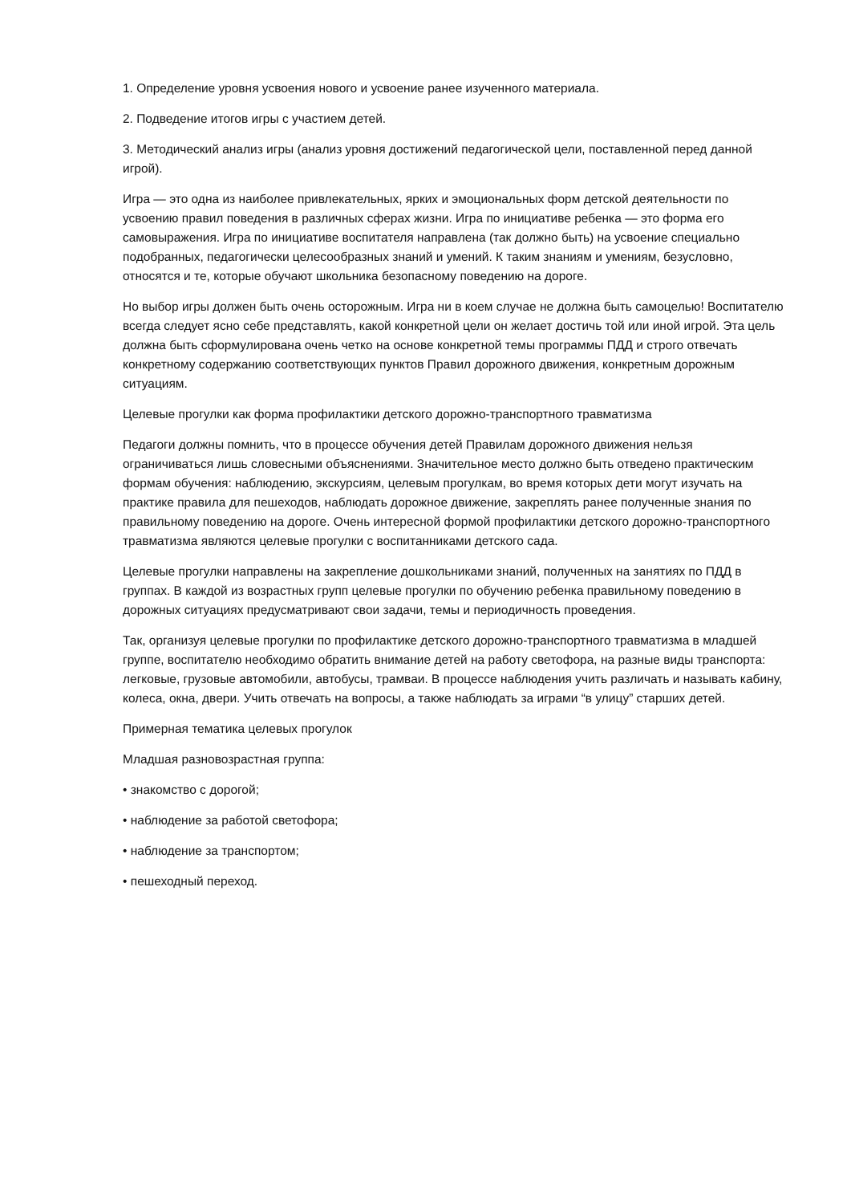1. Определение уровня усвоения нового и усвоение ранее изученного материала.
2. Подведение итогов игры с участием детей.
3. Методический анализ игры (анализ уровня достижений педагогической цели, поставленной перед данной игрой).
Игра — это одна из наиболее привлекательных, ярких и эмоциональных форм детской деятельности по усвоению правил поведения в различных сферах жизни. Игра по инициативе ребенка — это форма его самовыражения. Игра по инициативе воспитателя направлена (так должно быть) на усвоение специально подобранных, педагогически целесообразных знаний и умений. К таким знаниям и умениям, безусловно, относятся и те, которые обучают школьника безопасному поведению на дороге.
Но выбор игры должен быть очень осторожным. Игра ни в коем случае не должна быть самоцелью! Воспитателю всегда следует ясно себе представлять, какой конкретной цели он желает достичь той или иной игрой. Эта цель должна быть сформулирована очень четко на основе конкретной темы программы ПДД и строго отвечать конкретному содержанию соответствующих пунктов Правил дорожного движения, конкретным дорожным ситуациям.
Целевые прогулки как форма профилактики детского дорожно-транспортного травматизма
Педагоги должны помнить, что в процессе обучения детей Правилам дорожного движения нельзя ограничиваться лишь словесными объяснениями. Значительное место должно быть отведено практическим формам обучения: наблюдению, экскурсиям, целевым прогулкам, во время которых дети могут изучать на практике правила для пешеходов, наблюдать дорожное движение, закреплять ранее полученные знания по правильному поведению на дороге. Очень интересной формой профилактики детского дорожно-транспортного травматизма являются целевые прогулки с воспитанниками детского сада.
Целевые прогулки направлены на закрепление дошкольниками знаний, полученных на занятиях по ПДД в группах. В каждой из возрастных групп целевые прогулки по обучению ребенка правильному поведению в дорожных ситуациях предусматривают свои задачи, темы и периодичность проведения.
Так, организуя целевые прогулки по профилактике детского дорожно-транспортного травматизма в младшей группе, воспитателю необходимо обратить внимание детей на работу светофора, на разные виды транспорта: легковые, грузовые автомобили, автобусы, трамваи. В процессе наблюдения учить различать и называть кабину, колеса, окна, двери. Учить отвечать на вопросы, а также наблюдать за играми “в улицу” старших детей.
Примерная тематика целевых прогулок
Младшая разновозрастная группа:
• знакомство с дорогой;
• наблюдение за работой светофора;
• наблюдение за транспортом;
• пешеходный переход.